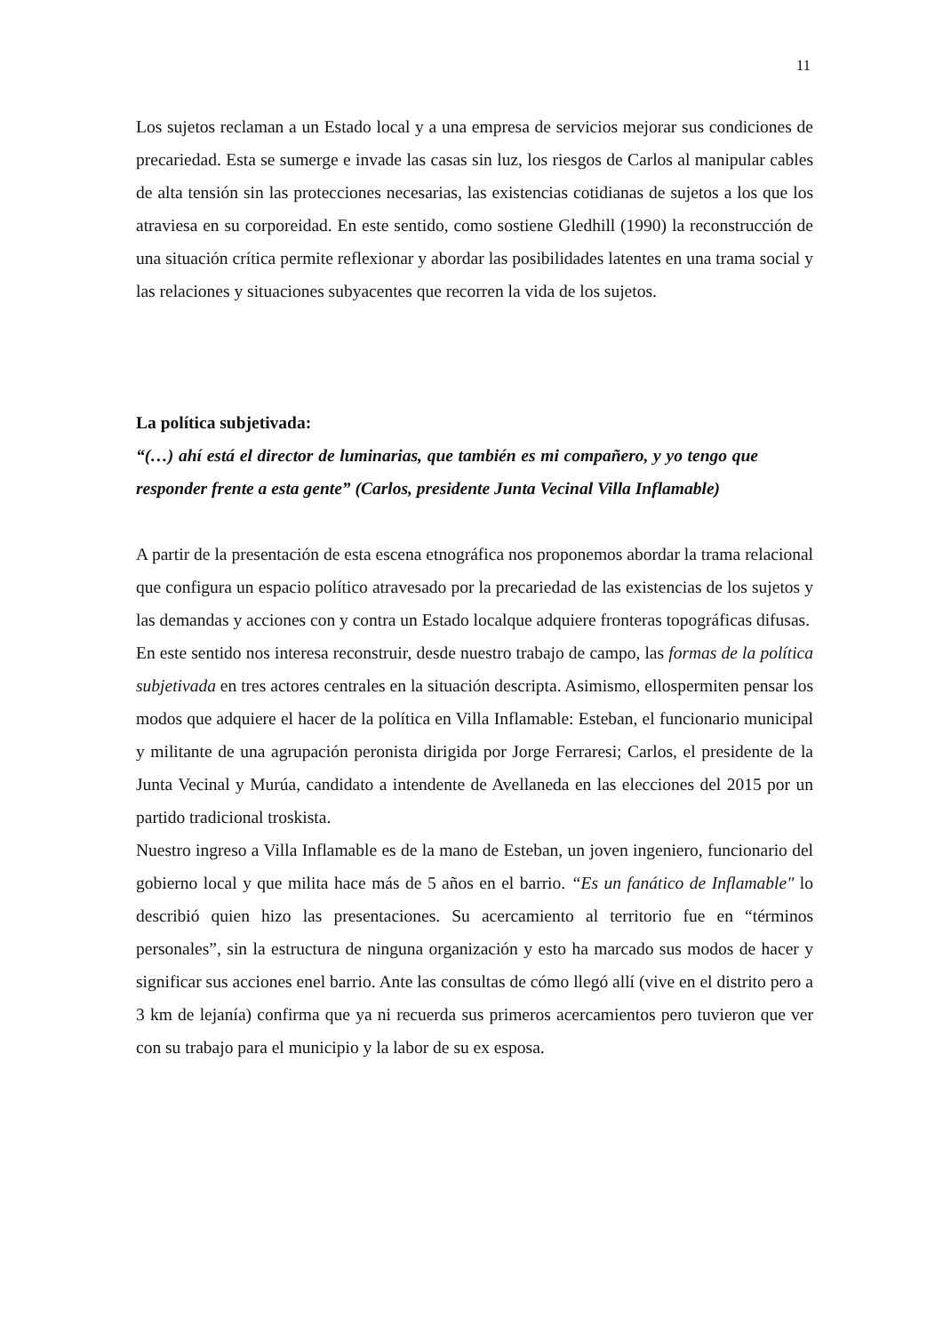11
Los sujetos reclaman a un Estado local y a una empresa de servicios mejorar sus condiciones de precariedad. Esta se sumerge e invade las casas sin luz, los riesgos de Carlos al manipular cables de alta tensión sin las protecciones necesarias, las existencias cotidianas de sujetos a los que los atraviesa en su corporeidad. En este sentido, como sostiene Gledhill (1990) la reconstrucción de una situación crítica permite reflexionar y abordar las posibilidades latentes en una trama social y las relaciones y situaciones subyacentes que recorren la vida de los sujetos.
La política subjetivada:
“(…) ahí está el director de luminarias, que también es mi compañero, y yo tengo que responder frente a esta gente” (Carlos, presidente Junta Vecinal Villa Inflamable)
A partir de la presentación de esta escena etnográfica nos proponemos abordar la trama relacional que configura un espacio político atravesado por la precariedad de las existencias de los sujetos y las demandas y acciones con y contra un Estado localque adquiere fronteras topográficas difusas.
En este sentido nos interesa reconstruir, desde nuestro trabajo de campo, las formas de la política subjetivada en tres actores centrales en la situación descripta. Asimismo, ellospermiten pensar los modos que adquiere el hacer de la política en Villa Inflamable: Esteban, el funcionario municipal y militante de una agrupación peronista dirigida por Jorge Ferraresi; Carlos, el presidente de la Junta Vecinal y Murúa, candidato a intendente de Avellaneda en las elecciones del 2015 por un partido tradicional troskista.
Nuestro ingreso a Villa Inflamable es de la mano de Esteban, un joven ingeniero, funcionario del gobierno local y que milita hace más de 5 años en el barrio. “Es un fanático de Inflamable" lo describió quien hizo las presentaciones. Su acercamiento al territorio fue en “términos personales”, sin la estructura de ninguna organización y esto ha marcado sus modos de hacer y significar sus acciones enel barrio. Ante las consultas de cómo llegó allí (vive en el distrito pero a 3 km de lejanía) confirma que ya ni recuerda sus primeros acercamientos pero tuvieron que ver con su trabajo para el municipio y la labor de su ex esposa.